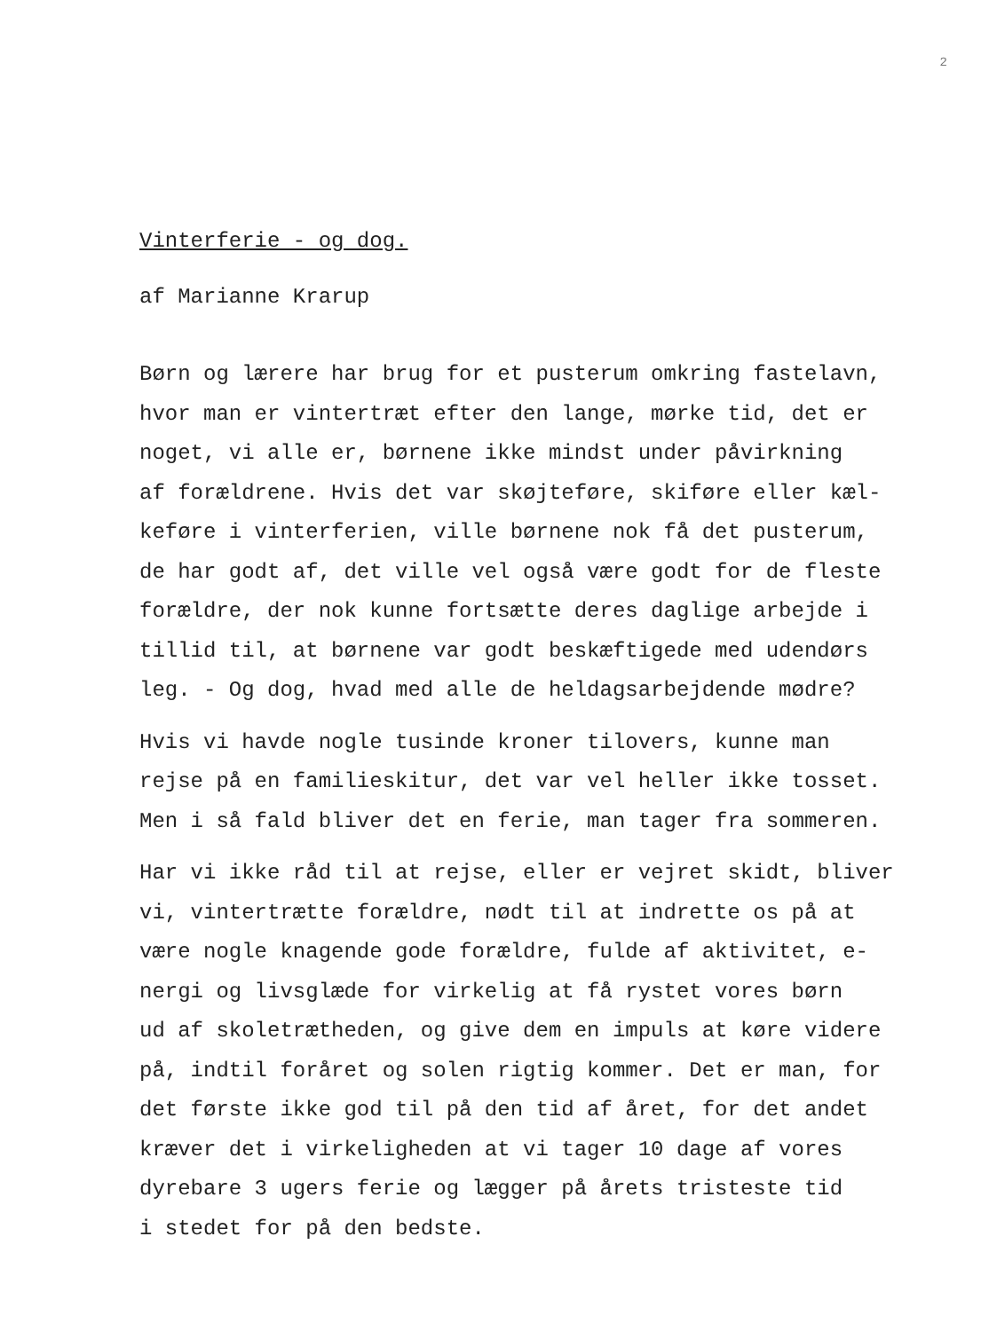2
Vinterferie - og dog.
af Marianne Krarup
Børn og lærere har brug for et pusterum omkring fastelavn, hvor man er vintertræt efter den lange, mørke tid, det er noget, vi alle er, børnene ikke mindst under påvirkning af forældrene. Hvis det var skøjteføre, skiføre eller kæl- keføre i vinterferien, ville børnene nok få det pusterum, de har godt af, det ville vel også være godt for de fleste forældre, der nok kunne fortsætte deres daglige arbejde i tillid til, at børnene var godt beskæftigede med udendørs leg. - Og dog, hvad med alle de heldagsarbejdende mødre?
Hvis vi havde nogle tusinde kroner tilovers, kunne man rejse på en familieskitur, det var vel heller ikke tosset. Men i så fald bliver det en ferie, man tager fra sommeren.
Har vi ikke råd til at rejse, eller er vejret skidt, bliver vi, vintertrætte forældre, nødt til at indrette os på at være nogle knagende gode forældre, fulde af aktivitet, e- nergi og livsglæde for virkelig at få rystet vores børn ud af skoletrætheden, og give dem en impuls at køre videre på, indtil foråret og solen rigtig kommer. Det er man, for det første ikke god til på den tid af året, for det andet kræver det i virkeligheden at vi tager 10 dage af vores dyrebare 3 ugers ferie og lægger på årets tristeste tid i stedet for på den bedste.